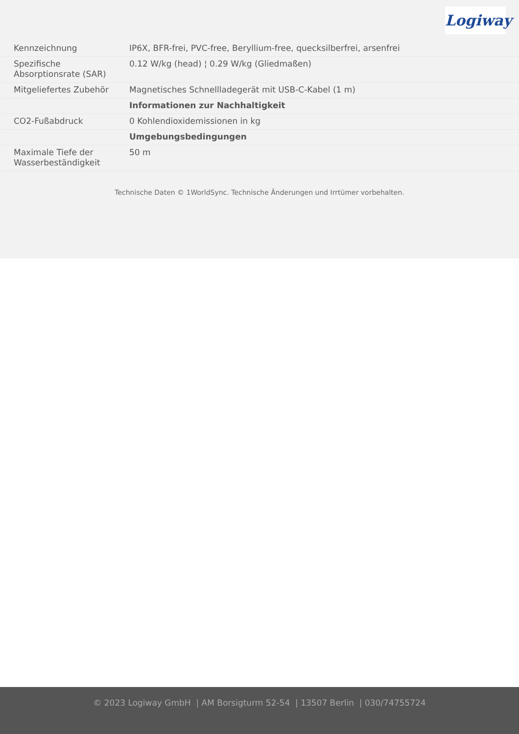Logiway
| Kennzeichnung | IP6X, BFR-frei, PVC-free, Beryllium-free, quecksilberfrei, arsenfrei |
| Spezifische Absorptionsrate (SAR) | 0.12 W/kg (head) ¦ 0.29 W/kg (Gliedmaßen) |
| Mitgeliefertes Zubehör | Magnetisches Schnellladegerät mit USB-C-Kabel (1 m) |
| | Informationen zur Nachhaltigkeit |
| CO2-Fußabdruck | 0 Kohlendioxidemissionen in kg |
| | Umgebungsbedingungen |
| Maximale Tiefe der Wasserbeständigkeit | 50 m |
Technische Daten © 1WorldSync. Technische Änderungen und Irrtümer vorbehalten.
© 2023 Logiway GmbH | AM Borsigturm 52-54 | 13507 Berlin | 030/74755724